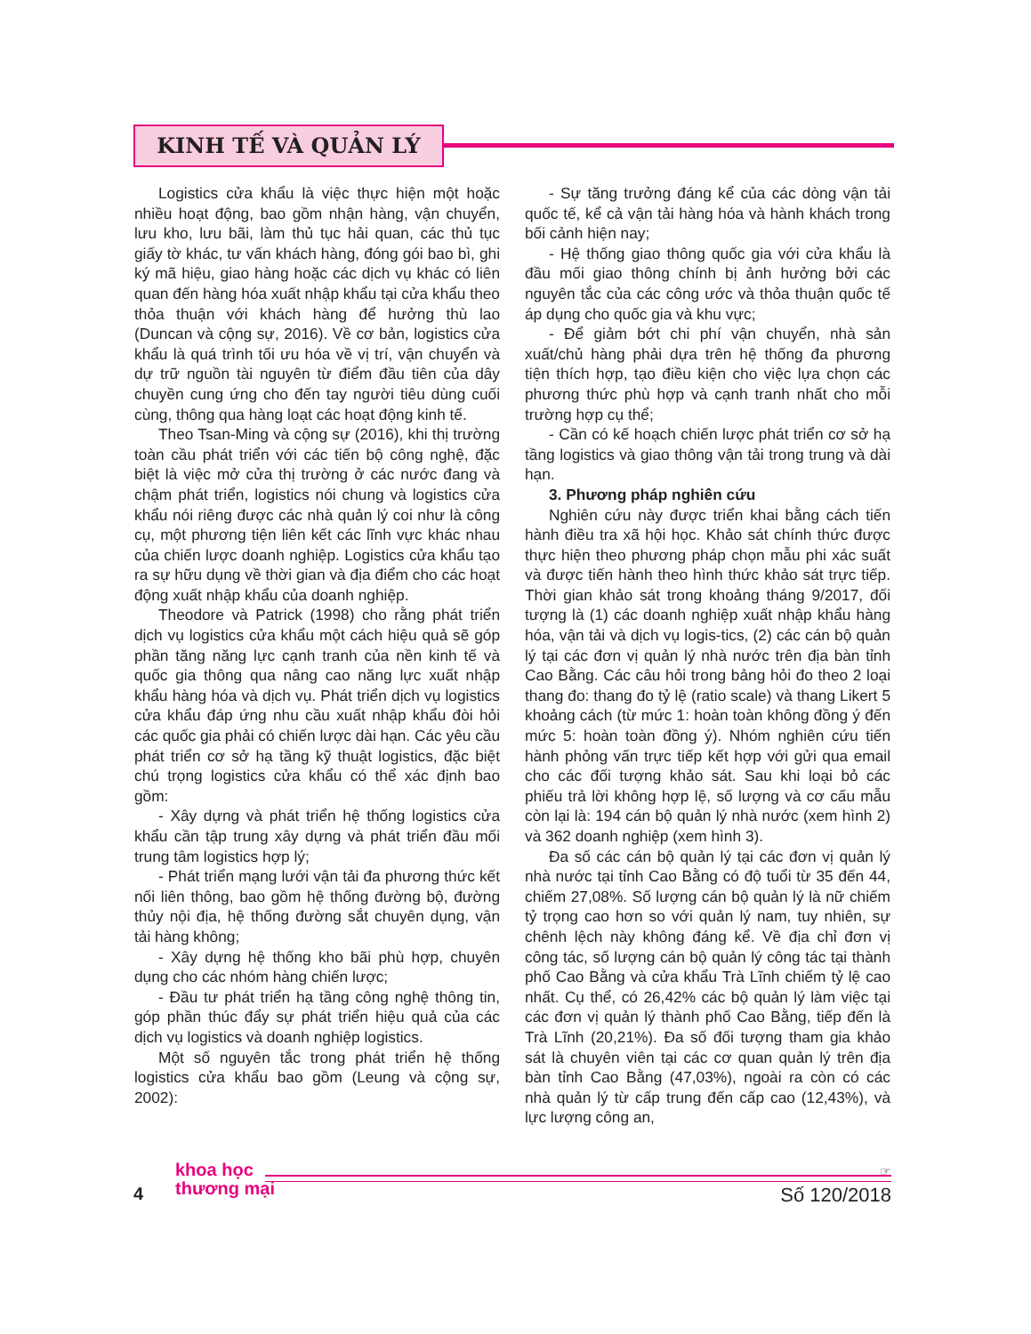KINH TẾ VÀ QUẢN LÝ
Logistics cửa khẩu là việc thực hiện một hoặc nhiều hoạt động, bao gồm nhận hàng, vận chuyển, lưu kho, lưu bãi, làm thủ tục hải quan, các thủ tục giấy tờ khác, tư vấn khách hàng, đóng gói bao bì, ghi ký mã hiệu, giao hàng hoặc các dịch vụ khác có liên quan đến hàng hóa xuất nhập khẩu tại cửa khẩu theo thỏa thuận với khách hàng để hưởng thù lao (Duncan và cộng sự, 2016). Về cơ bản, logistics cửa khẩu là quá trình tối ưu hóa về vị trí, vận chuyển và dự trữ nguồn tài nguyên từ điểm đầu tiên của dây chuyền cung ứng cho đến tay người tiêu dùng cuối cùng, thông qua hàng loạt các hoạt động kinh tế.
Theo Tsan-Ming và cộng sự (2016), khi thị trường toàn cầu phát triển với các tiến bộ công nghệ, đặc biệt là việc mở cửa thị trường ở các nước đang và chậm phát triển, logistics nói chung và logistics cửa khẩu nói riêng được các nhà quản lý coi như là công cụ, một phương tiện liên kết các lĩnh vực khác nhau của chiến lược doanh nghiệp. Logistics cửa khẩu tạo ra sự hữu dụng về thời gian và địa điểm cho các hoạt động xuất nhập khẩu của doanh nghiệp.
Theodore và Patrick (1998) cho rằng phát triển dịch vụ logistics cửa khẩu một cách hiệu quả sẽ góp phần tăng năng lực cạnh tranh của nền kinh tế và quốc gia thông qua nâng cao năng lực xuất nhập khẩu hàng hóa và dịch vụ. Phát triển dịch vụ logistics cửa khẩu đáp ứng nhu cầu xuất nhập khẩu đòi hỏi các quốc gia phải có chiến lược dài hạn. Các yêu cầu phát triển cơ sở hạ tầng kỹ thuật logistics, đặc biệt chú trọng logistics cửa khẩu có thể xác định bao gồm:
- Xây dựng và phát triển hệ thống logistics cửa khẩu cần tập trung xây dựng và phát triển đầu mối trung tâm logistics hợp lý;
- Phát triển mạng lưới vận tải đa phương thức kết nối liên thông, bao gồm hệ thống đường bộ, đường thủy nội địa, hệ thống đường sắt chuyên dụng, vận tải hàng không;
- Xây dựng hệ thống kho bãi phù hợp, chuyên dụng cho các nhóm hàng chiến lược;
- Đầu tư phát triển hạ tầng công nghệ thông tin, góp phần thúc đẩy sự phát triển hiệu quả của các dịch vụ logistics và doanh nghiệp logistics.
Một số nguyên tắc trong phát triển hệ thống logistics cửa khẩu bao gồm (Leung và cộng sự, 2002):
- Sự tăng trưởng đáng kể của các dòng vận tải quốc tế, kể cả vận tải hàng hóa và hành khách trong bối cảnh hiện nay;
- Hệ thống giao thông quốc gia với cửa khẩu là đầu mối giao thông chính bị ảnh hưởng bởi các nguyên tắc của các công ước và thỏa thuận quốc tế áp dụng cho quốc gia và khu vực;
- Để giảm bớt chi phí vận chuyển, nhà sản xuất/chủ hàng phải dựa trên hệ thống đa phương tiện thích hợp, tạo điều kiện cho việc lựa chọn các phương thức phù hợp và cạnh tranh nhất cho mỗi trường hợp cụ thể;
- Cần có kế hoạch chiến lược phát triển cơ sở hạ tầng logistics và giao thông vận tải trong trung và dài hạn.
3. Phương pháp nghiên cứu
Nghiên cứu này được triển khai bằng cách tiến hành điều tra xã hội học. Khảo sát chính thức được thực hiện theo phương pháp chọn mẫu phi xác suất và được tiến hành theo hình thức khảo sát trực tiếp. Thời gian khảo sát trong khoảng tháng 9/2017, đối tượng là (1) các doanh nghiệp xuất nhập khẩu hàng hóa, vận tải và dịch vụ logis-tics, (2) các cán bộ quản lý tại các đơn vị quản lý nhà nước trên địa bàn tỉnh Cao Bằng. Các câu hỏi trong bảng hỏi đo theo 2 loại thang đo: thang đo tỷ lệ (ratio scale) và thang Likert 5 khoảng cách (từ mức 1: hoàn toàn không đồng ý đến mức 5: hoàn toàn đồng ý). Nhóm nghiên cứu tiến hành phỏng vấn trực tiếp kết hợp với gửi qua email cho các đối tượng khảo sát. Sau khi loại bỏ các phiếu trả lời không hợp lệ, số lượng và cơ cấu mẫu còn lại là: 194 cán bộ quản lý nhà nước (xem hình 2) và 362 doanh nghiệp (xem hình 3).
Đa số các cán bộ quản lý tại các đơn vị quản lý nhà nước tại tỉnh Cao Bằng có độ tuổi từ 35 đến 44, chiếm 27,08%. Số lượng cán bộ quản lý là nữ chiếm tỷ trọng cao hơn so với quản lý nam, tuy nhiên, sự chênh lệch này không đáng kể. Về địa chỉ đơn vị công tác, số lượng cán bộ quản lý công tác tại thành phố Cao Bằng và cửa khẩu Trà Lĩnh chiếm tỷ lệ cao nhất. Cụ thể, có 26,42% các bộ quản lý làm việc tại các đơn vị quản lý thành phố Cao Bằng, tiếp đến là Trà Lĩnh (20,21%). Đa số đối tượng tham gia khảo sát là chuyên viên tại các cơ quan quản lý trên địa bàn tỉnh Cao Bằng (47,03%), ngoài ra còn có các nhà quản lý từ cấp trung đến cấp cao (12,43%), và lực lượng công an,
4
khoa học
thương mại
☞
Số 120/2018